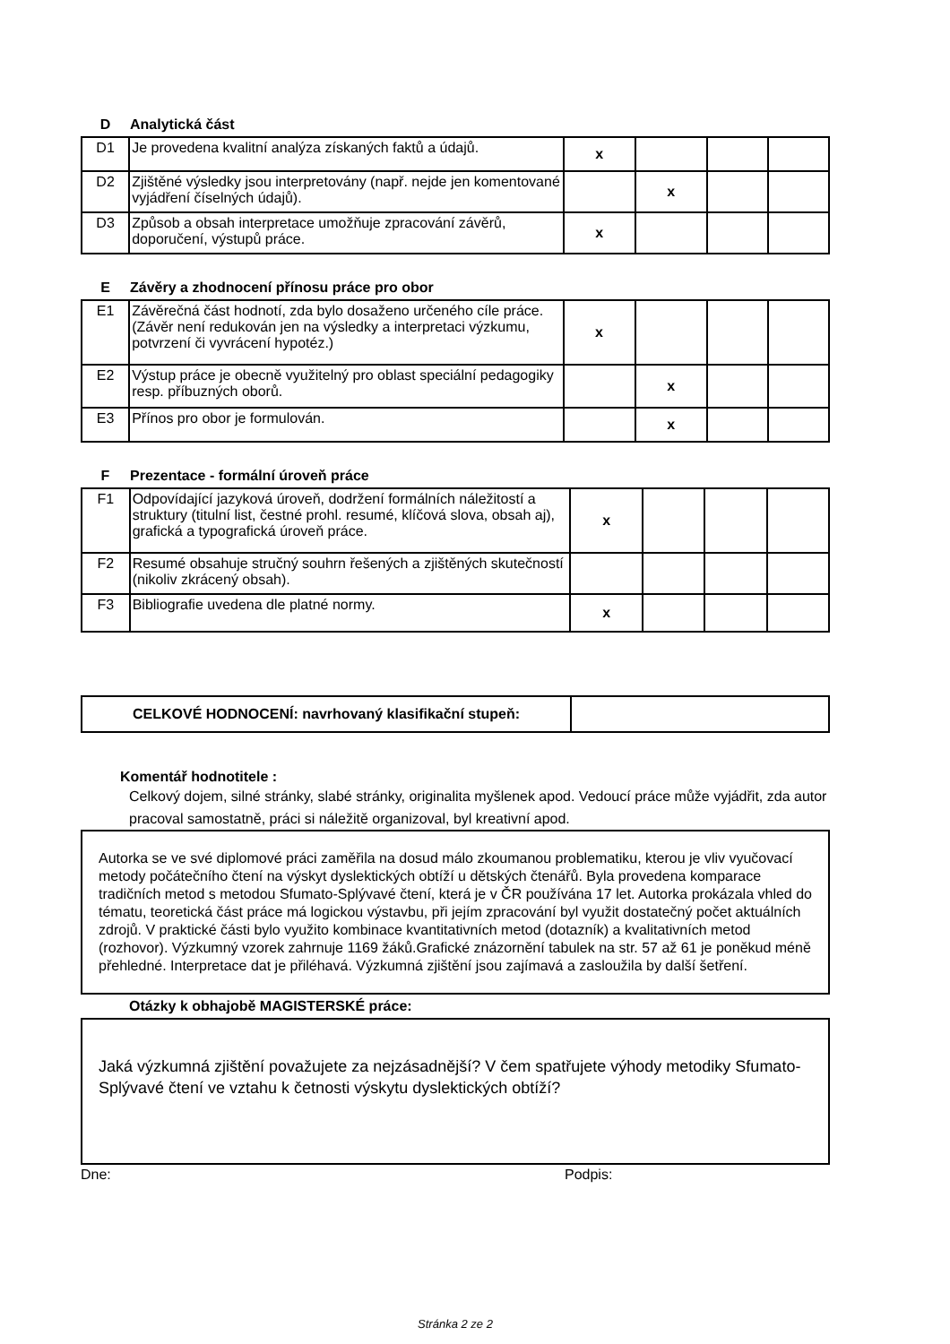D Analytická část
| D1 | Je provedena kvalitní analýza získaných faktů a údajů. | x | | | |
| D2 | Zjištěné výsledky jsou interpretovány (např. nejde jen komentované vyjádření číselných údajů). | | x | | |
| D3 | Způsob a obsah interpretace umožňuje zpracování závěrů, doporučení, výstupů práce. | x | | | |
E Závěry a zhodnocení přínosu práce pro obor
| E1 | Závěrečná část hodnotí, zda bylo dosaženo určeného cíle práce. (Závěr není redukován jen na výsledky a interpretaci výzkumu, potvrzení či vyvrácení hypotéz.) | x | | | |
| E2 | Výstup práce je obecně využitelný pro oblast speciální pedagogiky resp. příbuzných oborů. | | x | | |
| E3 | Přínos pro obor je formulován. | | x | | |
F Prezentace - formální úroveň práce
| F1 | Odpovídající jazyková úroveň, dodržení formálních náležitostí a struktury (titulní list, čestné prohl. resumé, klíčová slova, obsah aj), grafická a typografická úroveň práce. | x | | | |
| F2 | Resumé obsahuje stručný souhrn řešených a zjištěných skutečností (nikoliv zkrácený obsah). | | | | |
| F3 | Bibliografie uvedena dle platné normy. | x | | | |
| CELKOVÉ HODNOCENÍ: navrhovaný klasifikační stupeň: | |
Komentář hodnotitele :
Celkový dojem, silné stránky, slabé stránky, originalita myšlenek apod. Vedoucí práce může vyjádřit, zda autor pracoval samostatně, práci si náležitě organizoval, byl kreativní apod.
Autorka se ve své diplomové práci zaměřila na dosud málo zkoumanou problematiku, kterou je vliv vyučovací metody počátečního čtení na výskyt dyslektických obtíží u dětských čtenářů. Byla provedena komparace tradičních metod s metodou Sfumato-Splývavé čtení, která je v ČR používána 17 let. Autorka prokázala vhled do tématu, teoretická část práce má logickou výstavbu, při jejím zpracování byl využit dostatečný počet aktuálních zdrojů. V praktické části bylo využito kombinace kvantitativních metod (dotazník) a kvalitativních metod (rozhovor). Výzkumný vzorek zahrnuje 1169 žáků.Grafické znázornění tabulek na str. 57 až 61 je poněkud méně přehledné. Interpretace dat je přiléhavá. Výzkumná zjištění jsou zajímavá a zasloužila by další šetření.
Otázky k obhajobě MAGISTERSKÉ práce:
Jaká výzkumná zjištění považujete za nejzásadnější? V čem spatřujete výhody metodiky Sfumato-Splývavé čtení ve vztahu k četnosti výskytu dyslektických obtíží?
Dne: Podpis:
Stránka 2 ze 2